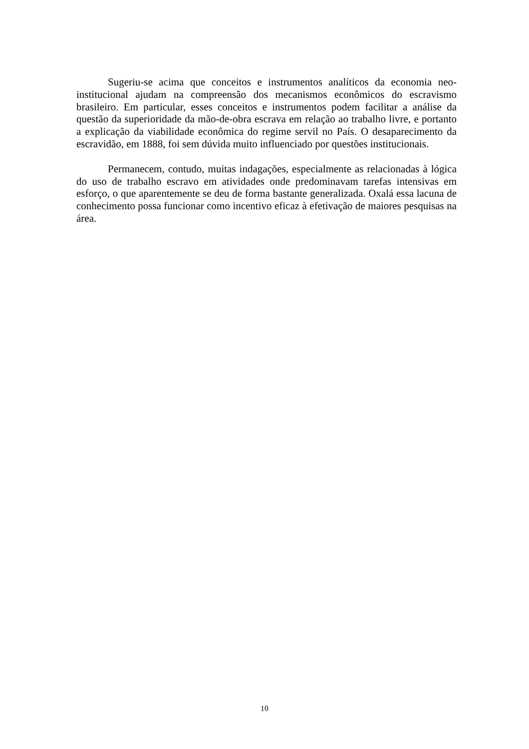Sugeriu-se acima que conceitos e instrumentos analíticos da economia neo-institucional ajudam na compreensão dos mecanismos econômicos do escravismo brasileiro. Em particular, esses conceitos e instrumentos podem facilitar a análise da questão da superioridade da mão-de-obra escrava em relação ao trabalho livre, e portanto a explicação da viabilidade econômica do regime servil no País. O desaparecimento da escravidão, em 1888, foi sem dúvida muito influenciado por questões institucionais.
Permanecem, contudo, muitas indagações, especialmente as relacionadas à lógica do uso de trabalho escravo em atividades onde predominavam tarefas intensivas em esforço, o que aparentemente se deu de forma bastante generalizada. Oxalá essa lacuna de conhecimento possa funcionar como incentivo eficaz à efetivação de maiores pesquisas na área.
10